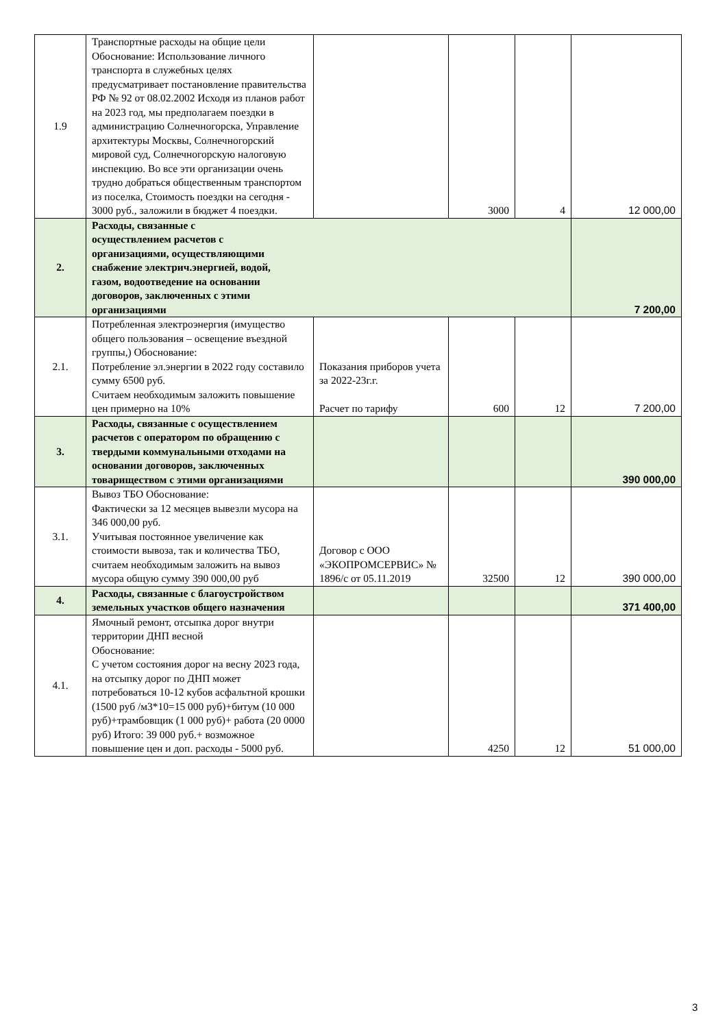| 1.9 | Транспортные расходы на общие цели Обоснование: Использование личного транспорта в служебных целях предусматривает постановление правительства РФ № 92 от 08.02.2002 Исходя из планов работ на 2023 год, мы предполагаем поездки в администрацию Солнечногорска, Управление архитектуры Москвы, Солнечногорский мировой суд, Солнечногорскую налоговую инспекцию. Во все эти организации очень трудно добраться общественным транспортом из поселка, Стоимость поездки на сегодня - 3000 руб., заложили в бюджет 4 поездки. | | 3000 | 4 | 12 000,00 |
| 2. | Расходы, связанные с осуществлением расчетов с организациями, осуществляющими снабжение электрич.энергией, водой, газом, водоотведение на основании договоров, заключенных с этими организациями | | | | 7 200,00 |
| 2.1. | Потребленная электроэнергия (имущество общего пользования – освещение въездной группы,) Обоснование: Потребление эл.энергии в 2022 году составило сумму 6500 руб. Считаем необходимым заложить повышение цен примерно на 10% | Показания приборов учета за 2022-23г.г. Расчет по тарифу | 600 | 12 | 7 200,00 |
| 3. | Расходы, связанные с осуществлением расчетов с оператором по обращению с твердыми коммунальными отходами на основании договоров, заключенных товариществом с этими организациями | | | | 390 000,00 |
| 3.1. | Вывоз ТБО Обоснование: Фактически за 12 месяцев вывезли мусора на 346 000,00 руб. Учитывая постоянное увеличение как стоимости вывоза, так и количества ТБО, считаем необходимым заложить на вывоз мусора общую сумму 390 000,00 руб | Договор с ООО «ЭКОПРОМСЕРВИС» № 1896/с от 05.11.2019 | 32500 | 12 | 390 000,00 |
| 4. | Расходы, связанные с благоустройством земельных участков общего назначения | | | | 371 400,00 |
| 4.1. | Ямочный ремонт, отсыпка дорог внутри территории ДНП весной Обоснование: С учетом состояния дорог на весну 2023 года, на отсыпку дорог по ДНП может потребоваться 10-12 кубов асфальтной крошки (1500 руб /м3*10=15 000 руб)+битум (10 000 руб)+трамбовщик (1 000 руб)+ работа (20 0000 руб) Итого: 39 000 руб.+ возможное повышение цен и доп. расходы - 5000 руб. | | 4250 | 12 | 51 000,00 |
3